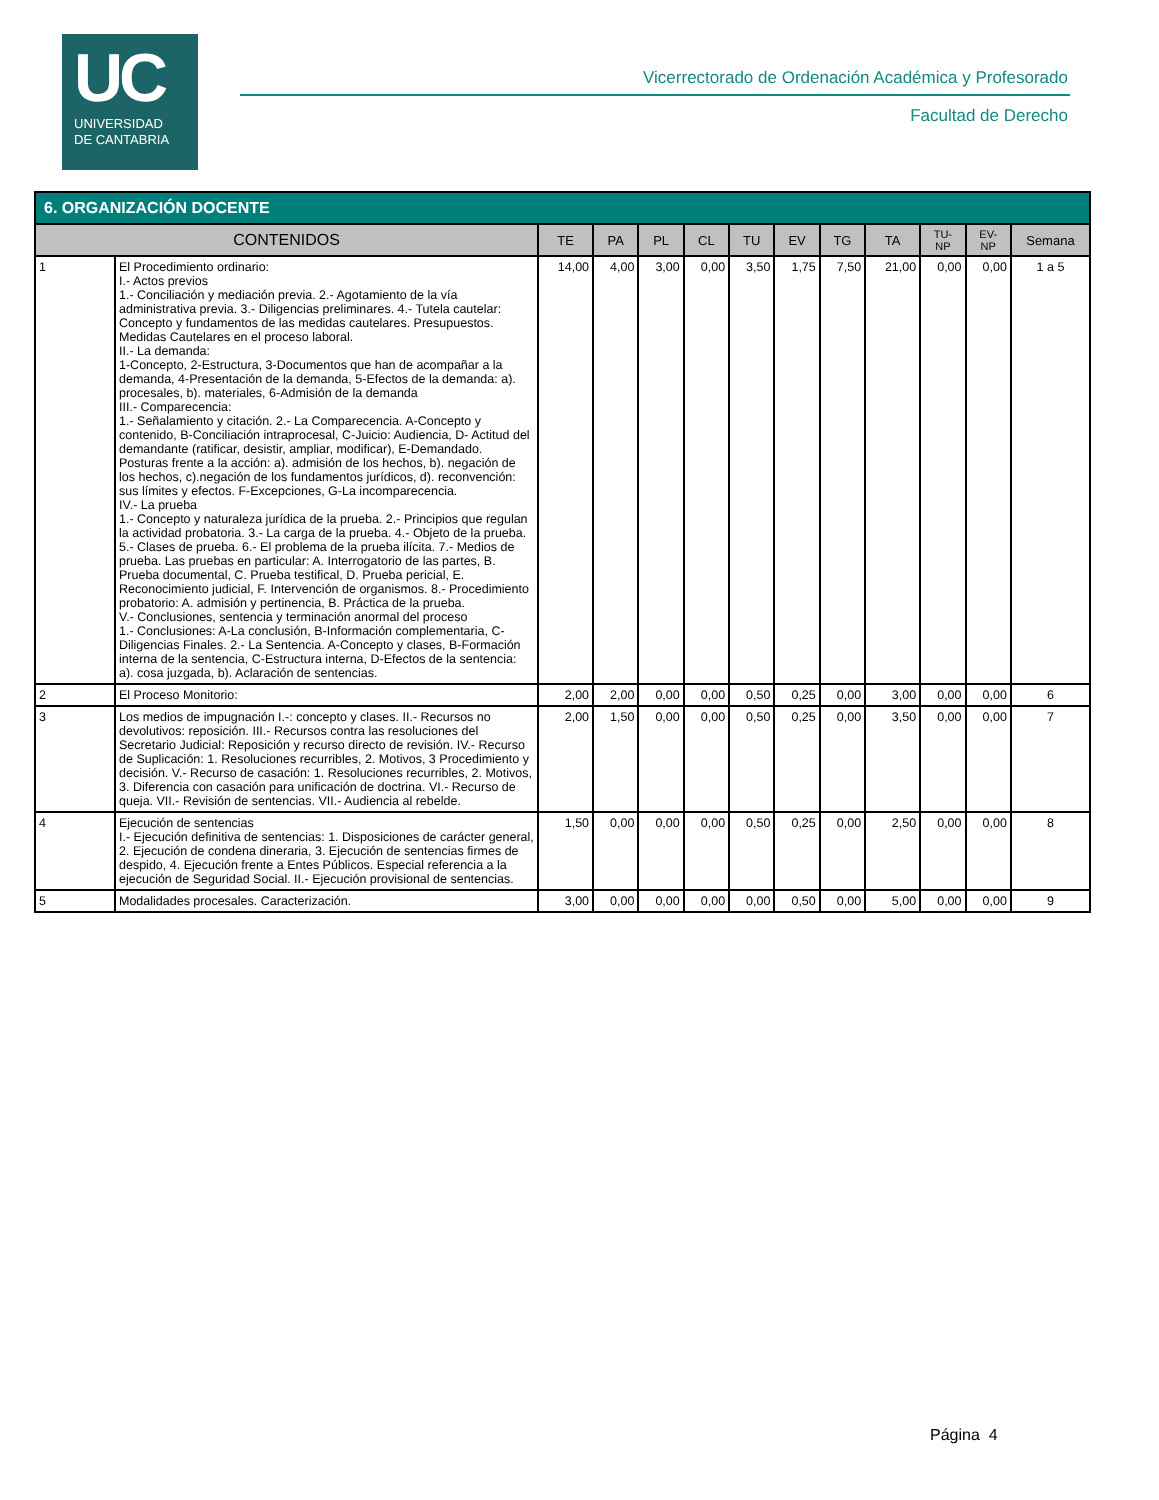UC
UNIVERSIDAD
DE CANTABRIA
Vicerrectorado de Ordenación Académica y Profesorado
Facultad de Derecho
| 6. ORGANIZACIÓN DOCENTE | | | | | | | | | | | | |
| --- | --- | --- | --- | --- | --- | --- | --- | --- | --- | --- | --- | --- |
| CONTENIDOS | | TE | PA | PL | CL | TU | EV | TG | TA | TU- NP | EV- NP | Semana |
| 1 | El Procedimiento ordinario: I.- Actos previos 1.- Conciliación y mediación previa. 2.- Agotamiento de la vía administrativa previa. 3.- Diligencias preliminares. 4.- Tutela cautelar: Concepto y fundamentos de las medidas cautelares. Presupuestos. Medidas Cautelares en el proceso laboral. II.- La demanda: 1-Concepto, 2-Estructura, 3-Documentos que han de acompañar a la demanda, 4-Presentación de la demanda, 5-Efectos de la demanda: a). procesales, b). materiales, 6-Admisión de la demanda III.- Comparecencia: 1.- Señalamiento y citación. 2.- La Comparecencia. A-Concepto y contenido, B-Conciliación intraprocesal, C-Juicio: Audiencia, D- Actitud del demandante (ratificar, desistir, ampliar, modificar), E-Demandado. Posturas frente a la acción: a). admisión de los hechos, b). negación de los hechos, c).negación de los fundamentos jurídicos, d). reconvención: sus límites y efectos. F-Excepciones, G-La incomparecencia. IV.- La prueba 1.- Concepto y naturaleza jurídica de la prueba. 2.- Principios que regulan la actividad probatoria. 3.- La carga de la prueba. 4.- Objeto de la prueba. 5.- Clases de prueba. 6.- El problema de la prueba ilícita. 7.- Medios de prueba. Las pruebas en particular: A. Interrogatorio de las partes, B. Prueba documental, C. Prueba testifical, D. Prueba pericial, E. Reconocimiento judicial, F. Intervención de organismos. 8.- Procedimiento probatorio: A. admisión y pertinencia, B. Práctica de la prueba. V.- Conclusiones, sentencia y terminación anormal del proceso 1.- Conclusiones: A-La conclusión, B-Información complementaria, C-Diligencias Finales. 2.- La Sentencia. A-Concepto y clases, B-Formación interna de la sentencia, C-Estructura interna, D-Efectos de la sentencia: a). cosa juzgada, b). Aclaración de sentencias. | 14,00 | 4,00 | 3,00 | 0,00 | 3,50 | 1,75 | 7,50 | 21,00 | 0,00 | 0,00 | 1 a 5 |
| 2 | El Proceso Monitorio: | 2,00 | 2,00 | 0,00 | 0,00 | 0,50 | 0,25 | 0,00 | 3,00 | 0,00 | 0,00 | 6 |
| 3 | Los medios de impugnación I.-: concepto y clases. II.- Recursos no devolutivos: reposición. III.- Recursos contra las resoluciones del Secretario Judicial: Reposición y recurso directo de revisión. IV.- Recurso de Suplicación: 1. Resoluciones recurribles, 2. Motivos, 3 Procedimiento y decisión. V.- Recurso de casación: 1. Resoluciones recurribles, 2. Motivos, 3. Diferencia con casación para unificación de doctrina. VI.- Recurso de queja. VII.- Revisión de sentencias. VII.- Audiencia al rebelde. | 2,00 | 1,50 | 0,00 | 0,00 | 0,50 | 0,25 | 0,00 | 3,50 | 0,00 | 0,00 | 7 |
| 4 | Ejecución de sentencias I.- Ejecución definitiva de sentencias: 1. Disposiciones de carácter general, 2. Ejecución de condena dineraria, 3. Ejecución de sentencias firmes de despido, 4. Ejecución frente a Entes Públicos. Especial referencia a la ejecución de Seguridad Social. II.- Ejecución provisional de sentencias. | 1,50 | 0,00 | 0,00 | 0,00 | 0,50 | 0,25 | 0,00 | 2,50 | 0,00 | 0,00 | 8 |
| 5 | Modalidades procesales. Caracterización. | 3,00 | 0,00 | 0,00 | 0,00 | 0,00 | 0,50 | 0,00 | 5,00 | 0,00 | 0,00 | 9 |
Página 4